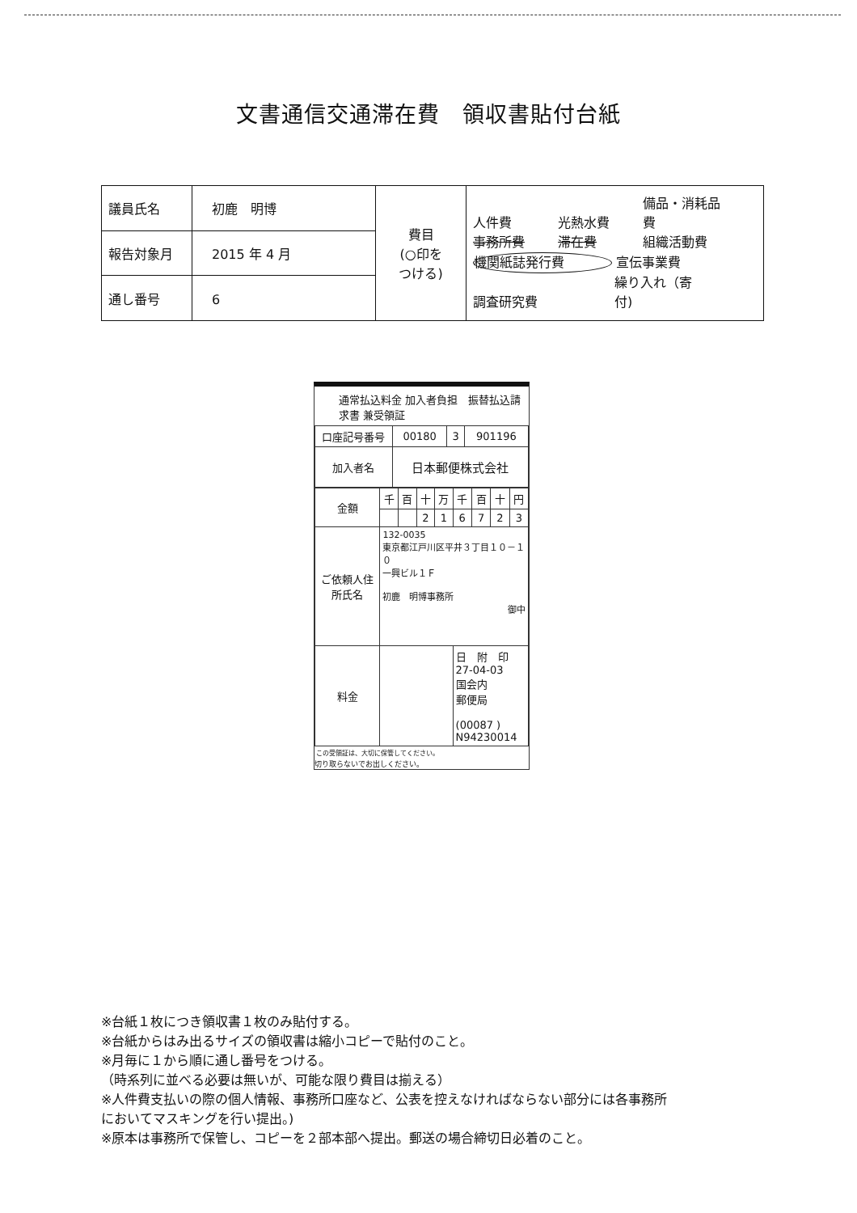文書通信交通滞在費　領収書貼付台紙
| 議員氏名 | 初鹿 明博 | 費目 (○印を つける) | 人件費 光熱水費 備品・消耗品費 事務所費 滞在費 組織活動費 機関紙誌発行費 宣伝事業費 調査研究費 繰り入れ（寄付) |
| 報告対象月 | 2015 年 4 月 | | |
| 通し番号 | 6 | | |
通常払込料金 加入者負担　振替払込請求書 兼受領証
| 口座記号番号 | 00180 | 3 | 901196 |
| 加入者名 | 日本郵便株式会社 | | |
| 金額 | 千 | 百 | 十 | 万 | 千 | 百 | 十 | 円 |
| | | | 2 | 1 | 6 | 7 | 2 | 3 |
| ご依頼人住所氏名 | 132-0035 東京都江戸川区平井３丁目１０－１０ 一興ビル１Ｆ 初鹿 明博事務所 御中 | | | | | | | |
| 料金 | | | | | 日 附 印 27-04-03 国会内 郵便局 (00087 ) N94230014 | | | |
この受領証は、大切に保管してください。
切り取らないでお出しください。
※台紙１枚につき領収書１枚のみ貼付する。
※台紙からはみ出るサイズの領収書は縮小コピーで貼付のこと。
※月毎に１から順に通し番号をつける。
（時系列に並べる必要は無いが、可能な限り費目は揃える）
※人件費支払いの際の個人情報、事務所口座など、公表を控えなければならない部分には各事務所
においてマスキングを行い提出。)
※原本は事務所で保管し、コピーを２部本部へ提出。郵送の場合締切日必着のこと。